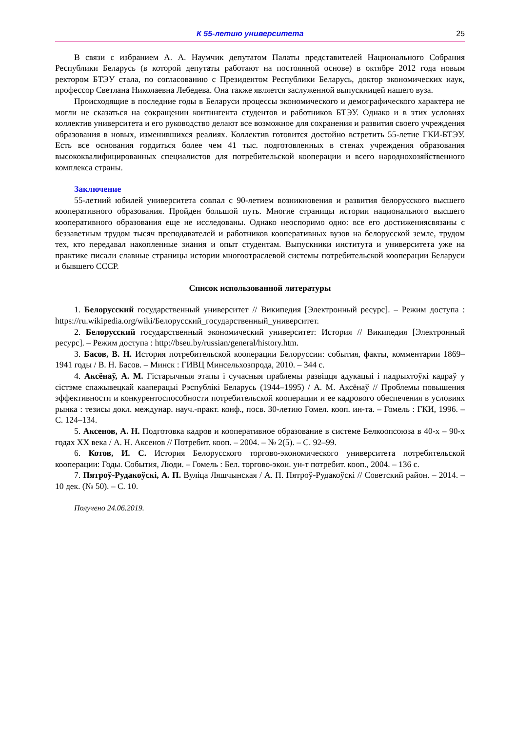К 55-летию университета 25
В связи с избранием А. А. Наумчик депутатом Палаты представителей Национального Собрания Республики Беларусь (в которой депутаты работают на постоянной основе) в октябре 2012 года новым ректором БТЭУ стала, по согласованию с Президентом Республики Беларусь, доктор экономических наук, профессор Светлана Николаевна Лебедева. Она также является заслуженной выпускницей нашего вуза.
Происходящие в последние годы в Беларуси процессы экономического и демографического характера не могли не сказаться на сокращении контингента студентов и работников БТЭУ. Однако и в этих условиях коллектив университета и его руководство делают все возможное для сохранения и развития своего учреждения образования в новых, изменившихся реалиях. Коллектив готовится достойно встретить 55-летие ГКИ-БТЭУ. Есть все основания гордиться более чем 41 тыс. подготовленных в стенах учреждения образования высококвалифицированных специалистов для потребительской кооперации и всего народнохозяйственного комплекса страны.
Заключение
55-летний юбилей университета совпал с 90-летием возникновения и развития белорусского высшего кооперативного образования. Пройден большой путь. Многие страницы истории национального высшего кооперативного образования еще не исследованы. Однако неоспоримо одно: все его достижениясвязаны с беззаветным трудом тысяч преподавателей и работников кооперативных вузов на белорусской земле, трудом тех, кто передавал накопленные знания и опыт студентам. Выпускники института и университета уже на практике писали славные страницы истории многоотраслевой системы потребительской кооперации Беларуси и бывшего СССР.
Список использованной литературы
1. Белорусский государственный университет // Википедия [Электронный ресурс]. – Режим доступа : https://ru.wikipedia.org/wiki/Белорусский_государственный_университет.
2. Белорусский государственный экономический университет: История // Википедия [Электронный ресурс]. – Режим доступа : http://bseu.by/russian/general/history.htm.
3. Басов, В. Н. История потребительской кооперации Белоруссии: события, факты, комментарии 1869–1941 годы / В. Н. Басов. – Минск : ГИВЦ Минсельхозпрода, 2010. – 344 с.
4. Аксёнаў, А. М. Гістарычныя этапы і сучасныя праблемы развіцця адукацыі і падрыхтоўкі кадраў у сістэме спажывецкай кааперацыі Рэспублікі Беларусь (1944–1995) / А. М. Аксёнаў // Проблемы повышения эффективности и конкурентоспособности потребительской кооперации и ее кадрового обеспечения в условиях рынка : тезисы докл. междунар. науч.-практ. конф., посв. 30-летию Гомел. кооп. ин-та. – Гомель : ГКИ, 1996. – С. 124–134.
5. Аксенов, А. Н. Подготовка кадров и кооперативное образование в системе Белкоопсоюза в 40-х – 90-х годах XX века / А. Н. Аксенов // Потребит. кооп. – 2004. – № 2(5). – С. 92–99.
6. Котов, И. С. История Белорусского торгово-экономического университета потребительской кооперации: Годы. События, Люди. – Гомель : Бел. торгово-экон. ун-т потребит. кооп., 2004. – 136 с.
7. Пятроў-Рудакоўскі, А. П. Вуліца Ляшчынская / А. П. Пятроў-Рудакоўскі // Советский район. – 2014. – 10 дек. (№ 50). – С. 10.
Получено 24.06.2019.